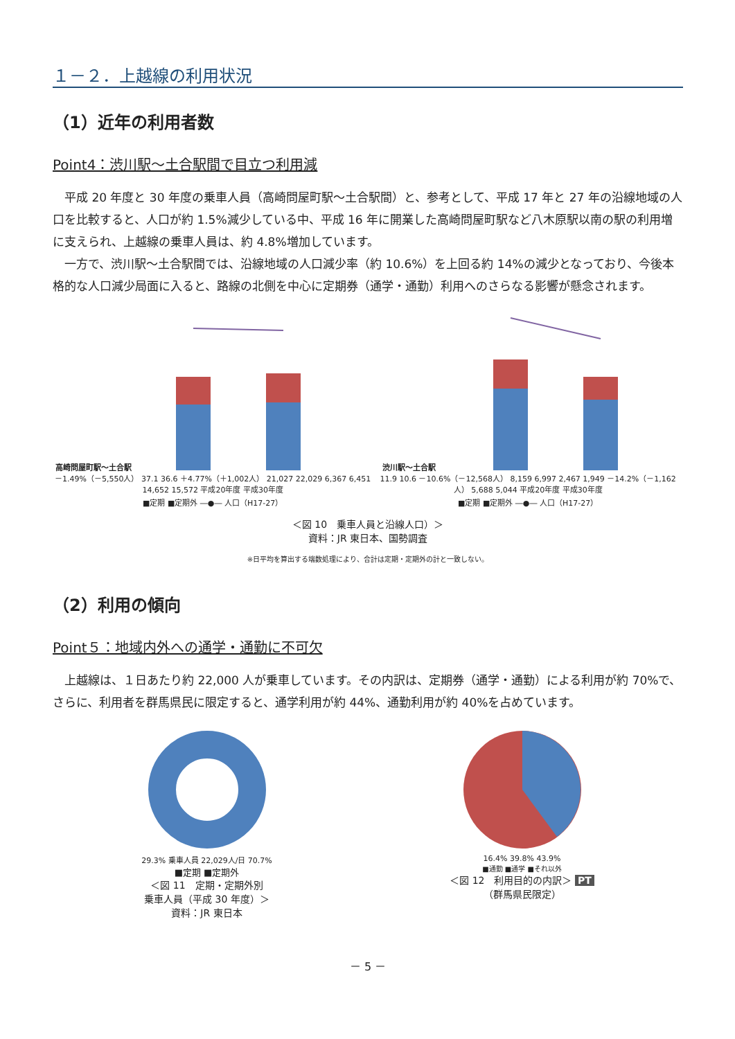１－２．上越線の利用状況
（1）近年の利用者数
Point4：渋川駅～土合駅間で目立つ利用減
平成 20 年度と 30 年度の乗車人員（高崎問屋町駅～土合駅間）と、参考として、平成 17 年と 27 年の沿線地域の人口を比較すると、人口が約 1.5%減少している中、平成 16 年に開業した高崎問屋町駅など八木原駅以南の駅の利用増に支えられ、上越線の乗車人員は、約 4.8%増加しています。
一方で、渋川駅～土合駅間では、沿線地域の人口減少率（約 10.6%）を上回る約 14%の減少となっており、今後本格的な人口減少局面に入ると、路線の北側を中心に定期券（通学・通勤）利用へのさらなる影響が懸念されます。
高崎問屋町駅～土合駅
－1.49%（－5,550人） 37.1 36.6 ＋4.77%（＋1,002人） 21,027 22,029 6,367 6,451 14,652 15,572 平成20年度 平成30年度
■定期 ■定期外 ―●― 人口（H17-27）
渋川駅～土合駅
11.9 10.6 －10.6%（－12,568人） 8,159 6,997 2,467 1,949 －14.2%（－1,162人） 5,688 5,044 平成20年度 平成30年度
■定期 ■定期外 ―●― 人口（H17-27）
＜図 10　乗車人員と沿線人口）＞
資料：JR 東日本、国勢調査
※日平均を算出する端数処理により、合計は定期・定期外の計と一致しない。
（2）利用の傾向
Point５：地域内外への通学・通勤に不可欠
上越線は、１日あたり約 22,000 人が乗車しています。その内訳は、定期券（通学・通勤）による利用が約 70%で、さらに、利用者を群馬県民に限定すると、通学利用が約 44%、通勤利用が約 40%を占めています。
29.3% 乗車人員 22,029人/日 70.7%
■定期 ■定期外
＜図 11　定期・定期外別
乗車人員（平成 30 年度）＞
資料：JR 東日本
16.4% 39.8% 43.9%
■通勤 ■通学 ■それ以外
＜図 12　利用目的の内訳＞ PT
（群馬県民限定）
－ 5 －